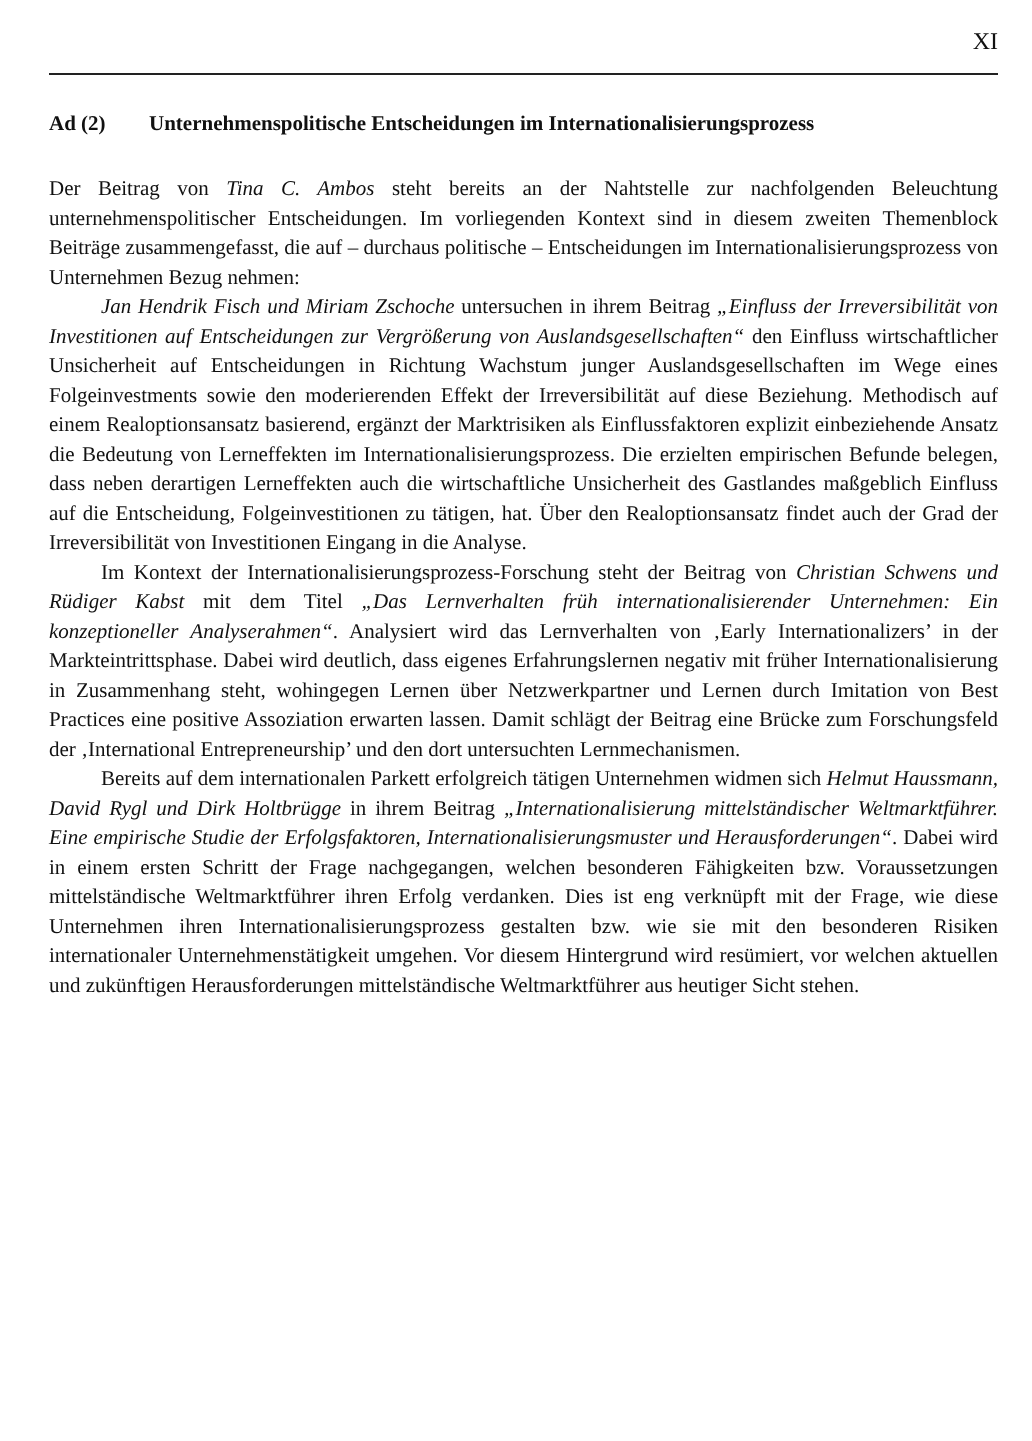XI
Ad (2) Unternehmenspolitische Entscheidungen im Internationalisierungsprozess
Der Beitrag von Tina C. Ambos steht bereits an der Nahtstelle zur nachfolgenden Beleuchtung unternehmenspolitischer Entscheidungen. Im vorliegenden Kontext sind in diesem zweiten Themenblock Beiträge zusammengefasst, die auf – durchaus politische – Entscheidungen im Internationalisierungsprozess von Unternehmen Bezug nehmen:
Jan Hendrik Fisch und Miriam Zschoche untersuchen in ihrem Beitrag „Einfluss der Irreversibilität von Investitionen auf Entscheidungen zur Vergrößerung von Auslandsgesellschaften“ den Einfluss wirtschaftlicher Unsicherheit auf Entscheidungen in Richtung Wachstum junger Auslandsgesellschaften im Wege eines Folgeinvestments sowie den moderierenden Effekt der Irreversibilität auf diese Beziehung. Methodisch auf einem Realoptionsansatz basierend, ergänzt der Marktrisiken als Einflussfaktoren explizit einbeziehende Ansatz die Bedeutung von Lerneffekten im Internationalisierungsprozess. Die erzielten empirischen Befunde belegen, dass neben derartigen Lerneffekten auch die wirtschaftliche Unsicherheit des Gastlandes maßgeblich Einfluss auf die Entscheidung, Folgeinvestitionen zu tätigen, hat. Über den Realoptionsansatz findet auch der Grad der Irreversibilität von Investitionen Eingang in die Analyse.
Im Kontext der Internationalisierungsprozess-Forschung steht der Beitrag von Christian Schwens und Rüdiger Kabst mit dem Titel „Das Lernverhalten früh internationalisierender Unternehmen: Ein konzeptioneller Analyserahmen“. Analysiert wird das Lernverhalten von ‚Early Internationalizers’ in der Markteintrittsphase. Dabei wird deutlich, dass eigenes Erfahrungslernen negativ mit früher Internationalisierung in Zusammenhang steht, wohingegen Lernen über Netzwerkpartner und Lernen durch Imitation von Best Practices eine positive Assoziation erwarten lassen. Damit schlägt der Beitrag eine Brücke zum Forschungsfeld der ‚International Entrepreneurship’ und den dort untersuchten Lernmechanismen.
Bereits auf dem internationalen Parkett erfolgreich tätigen Unternehmen widmen sich Helmut Haussmann, David Rygl und Dirk Holtbrügge in ihrem Beitrag „Internationalisierung mittelständischer Weltmarktführer. Eine empirische Studie der Erfolgsfaktoren, Internationalisierungsmuster und Herausforderungen“. Dabei wird in einem ersten Schritt der Frage nachgegangen, welchen besonderen Fähigkeiten bzw. Voraussetzungen mittelständische Weltmarktführer ihren Erfolg verdanken. Dies ist eng verknüpft mit der Frage, wie diese Unternehmen ihren Internationalisierungsprozess gestalten bzw. wie sie mit den besonderen Risiken internationaler Unternehmenstätigkeit umgehen. Vor diesem Hintergrund wird resümiert, vor welchen aktuellen und zukünftigen Herausforderungen mittelständische Weltmarktführer aus heutiger Sicht stehen.